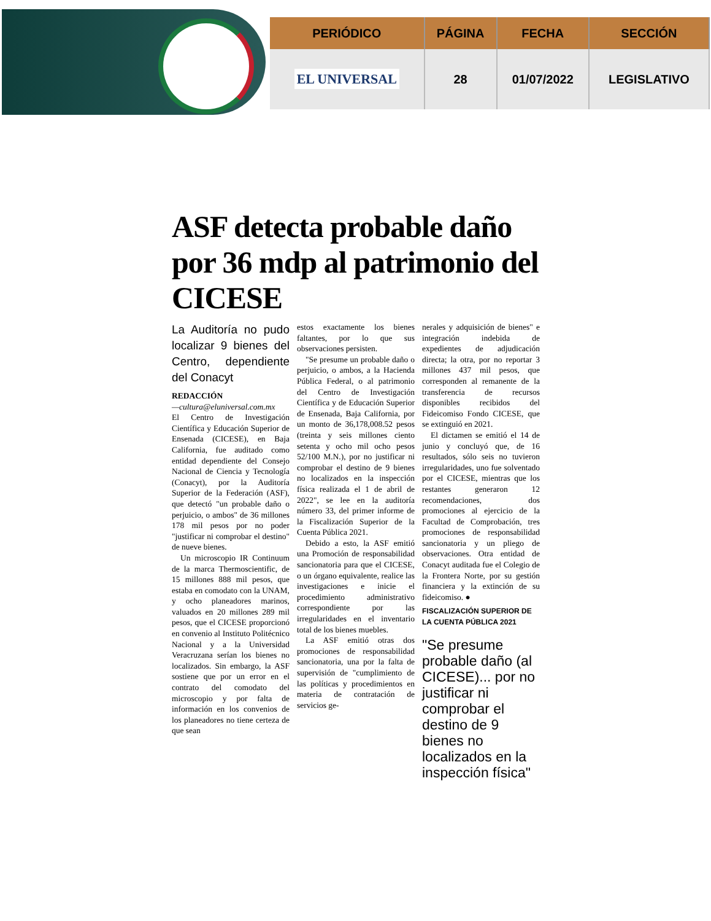| PERIÓDICO | PÁGINA | FECHA | SECCIÓN |
| --- | --- | --- | --- |
| EL UNIVERSAL | 28 | 01/07/2022 | LEGISLATIVO |
ASF detecta probable daño por 36 mdp al patrimonio del CICESE
La Auditoría no pudo localizar 9 bienes del Centro, dependiente del Conacyt
REDACCIÓN
—cultura@eluniversal.com.mx
El Centro de Investigación Científica y Educación Superior de Ensenada (CICESE), en Baja California, fue auditado como entidad dependiente del Consejo Nacional de Ciencia y Tecnología (Conacyt), por la Auditoría Superior de la Federación (ASF), que detectó "un probable daño o perjuicio, o ambos" de 36 millones 178 mil pesos por no poder "justificar ni comprobar el destino" de nueve bienes.
Un microscopio IR Continuum de la marca Thermoscientific, de 15 millones 888 mil pesos, que estaba en comodato con la UNAM, y ocho planeadores marinos, valuados en 20 millones 289 mil pesos, que el CICESE proporcionó en convenio al Instituto Politécnico Nacional y a la Universidad Veracruzana serían los bienes no localizados. Sin embargo, la ASF sostiene que por un error en el contrato del comodato del microscopio y por falta de información en los convenios de los planeadores no tiene certeza de que sean
estos exactamente los bienes faltantes, por lo que sus observaciones persisten.
"Se presume un probable daño o perjuicio, o ambos, a la Hacienda Pública Federal, o al patrimonio del Centro de Investigación Científica y de Educación Superior de Ensenada, Baja California, por un monto de 36,178,008.52 pesos (treinta y seis millones ciento setenta y ocho mil ocho pesos 52/100 M.N.), por no justificar ni comprobar el destino de 9 bienes no localizados en la inspección física realizada el 1 de abril de 2022", se lee en la auditoría número 33, del primer informe de la Fiscalización Superior de la Cuenta Pública 2021.
Debido a esto, la ASF emitió una Promoción de responsabilidad sancionatoria para que el CICESE, o un órgano equivalente, realice las investigaciones e inicie el procedimiento administrativo correspondiente por las irregularidades en el inventario total de los bienes muebles.
La ASF emitió otras dos promociones de responsabilidad sancionatoria, una por la falta de supervisión de "cumplimiento de las políticas y procedimientos en materia de contratación de servicios ge-
nerales y adquisición de bienes" e integración indebida de expedientes de adjudicación directa; la otra, por no reportar 3 millones 437 mil pesos, que corresponden al remanente de la transferencia de recursos disponibles recibidos del Fideicomiso Fondo CICESE, que se extinguió en 2021.
El dictamen se emitió el 14 de junio y concluyó que, de 16 resultados, sólo seis no tuvieron irregularidades, uno fue solventado por el CICESE, mientras que los restantes generaron 12 recomendaciones, dos promociones al ejercicio de la Facultad de Comprobación, tres promociones de responsabilidad sancionatoria y un pliego de observaciones. Otra entidad de Conacyt auditada fue el Colegio de la Frontera Norte, por su gestión financiera y la extinción de su fideicomiso. ●
FISCALIZACIÓN SUPERIOR DE LA CUENTA PÚBLICA 2021
"Se presume probable daño (al CICESE)... por no justificar ni comprobar el destino de 9 bienes no localizados en la inspección física"